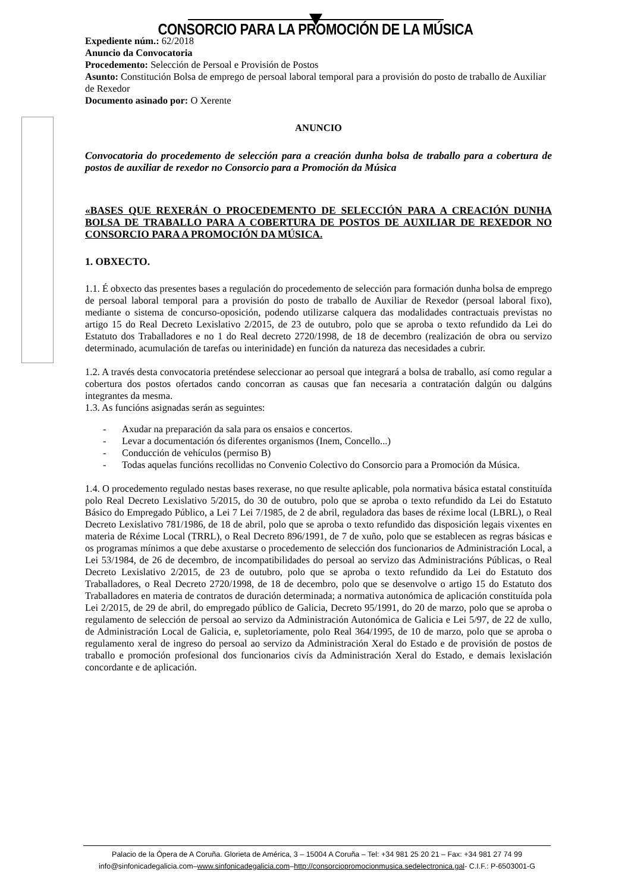CONSORCIO PARA LA PROMOCIÓN DE LA MÚSICA
Expediente núm.: 62/2018
Anuncio da Convocatoria
Procedemento: Selección de Persoal e Provisión de Postos
Asunto: Constitución Bolsa de emprego de persoal laboral temporal para a provisión do posto de traballo de Auxiliar de Rexedor
Documento asinado por: O Xerente
ANUNCIO
Convocatoria do procedemento de selección para a creación dunha bolsa de traballo para a cobertura de postos de auxiliar de rexedor no Consorcio para a Promoción da Música
«BASES QUE REXERÁN O PROCEDEMENTO DE SELECCIÓN PARA A CREACIÓN DUNHA BOLSA DE TRABALLO PARA A COBERTURA DE POSTOS DE AUXILIAR DE REXEDOR NO CONSORCIO PARA A PROMOCIÓN DA MÚSICA.
1. OBXECTO.
1.1. É obxecto das presentes bases a regulación do procedemento de selección para formación dunha bolsa de emprego de persoal laboral temporal para a provisión do posto de traballo de Auxiliar de Rexedor (persoal laboral fixo), mediante o sistema de concurso-oposición, podendo utilizarse calquera das modalidades contractuais previstas no artigo 15 do Real Decreto Lexislativo 2/2015, de 23 de outubro, polo que se aproba o texto refundido da Lei do Estatuto dos Traballadores e no 1 do Real decreto 2720/1998, de 18 de decembro (realización de obra ou servizo determinado, acumulación de tarefas ou interinidade) en función da natureza das necesidades a cubrir.
1.2. A través desta convocatoria preténdese seleccionar ao persoal que integrará a bolsa de traballo, así como regular a cobertura dos postos ofertados cando concorran as causas que fan necesaria a contratación dalgún ou dalgúns integrantes da mesma.
1.3. As funcións asignadas serán as seguintes:
- Axudar na preparación da sala para os ensaios e concertos.
- Levar a documentación ós diferentes organismos (Inem, Concello...)
- Conducción de vehículos (permiso B)
- Todas aquelas funcións recollidas no Convenio Colectivo do Consorcio para a Promoción da Música.
1.4. O procedemento regulado nestas bases rexerase, no que resulte aplicable, pola normativa básica estatal constituída polo Real Decreto Lexislativo 5/2015, do 30 de outubro, polo que se aproba o texto refundido da Lei do Estatuto Básico do Empregado Público, a Lei 7 Lei 7/1985, de 2 de abril, reguladora das bases de réxime local (LBRL), o Real Decreto Lexislativo 781/1986, de 18 de abril, polo que se aproba o texto refundido das disposición legais vixentes en materia de Réxime Local (TRRL), o Real Decreto 896/1991, de 7 de xuño, polo que se establecen as regras básicas e os programas mínimos a que debe axustarse o procedemento de selección dos funcionarios de Administración Local, a Lei 53/1984, de 26 de decembro, de incompatibilidades do persoal ao servizo das Administracións Públicas, o Real Decreto Lexislativo 2/2015, de 23 de outubro, polo que se aproba o texto refundido da Lei do Estatuto dos Traballadores, o Real Decreto 2720/1998, de 18 de decembro, polo que se desenvolve o artigo 15 do Estatuto dos Traballadores en materia de contratos de duración determinada; a normativa autonómica de aplicación constituída pola Lei 2/2015, de 29 de abril, do empregado público de Galicia, Decreto 95/1991, do 20 de marzo, polo que se aproba o regulamento de selección de persoal ao servizo da Administración Autonómica de Galicia e Lei 5/97, de 22 de xullo, de Administración Local de Galicia, e, supletoriamente, polo Real 364/1995, de 10 de marzo, polo que se aproba o regulamento xeral de ingreso do persoal ao servizo da Administración Xeral do Estado e de provisión de postos de traballo e promoción profesional dos funcionarios civís da Administración Xeral do Estado, e demais lexislación concordante e de aplicación.
Palacio de la Ópera de A Coruña. Glorieta de América, 3 – 15004 A Coruña – Tel: +34 981 25 20 21 – Fax: +34 981 27 74 99
info@sinfonicadegalicia.com–www.sinfonicadegalicia.com–http://consorciopromocionmusica.sedelectronica.gal- C.I.F.: P-6503001-G